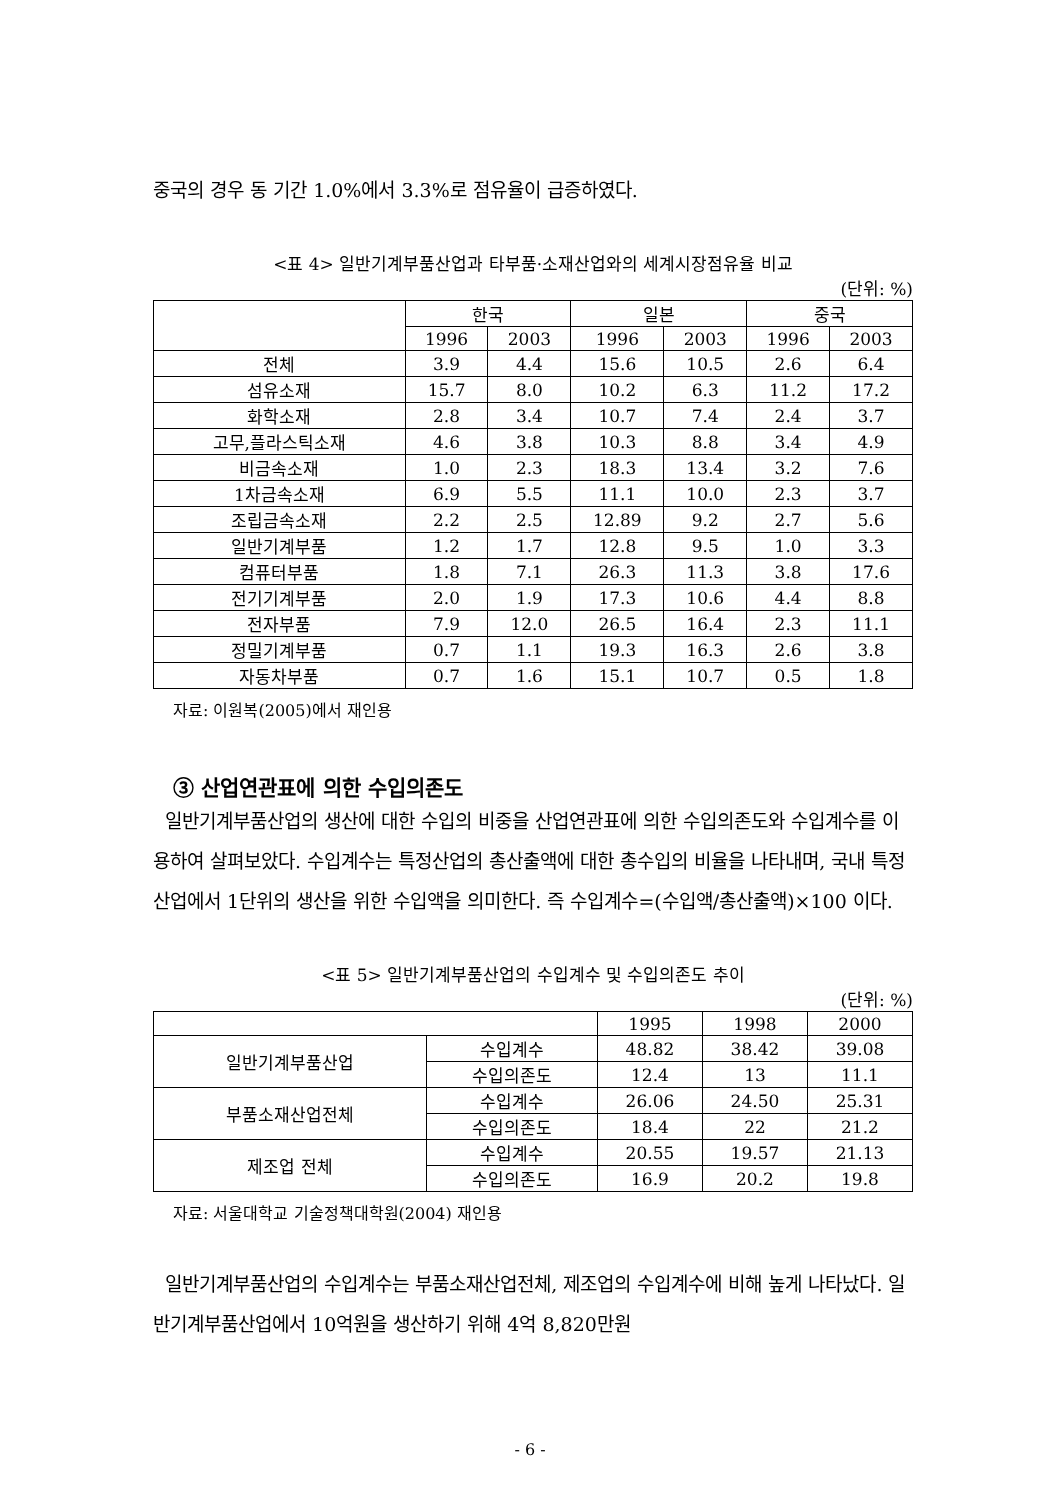중국의 경우 동 기간 1.0%에서 3.3%로 점유율이 급증하였다.
<표 4> 일반기계부품산업과 타부품·소재산업와의 세계시장점유율 비교
(단위: %)
| | 한국 | | 일본 | | 중국 | |
| --- | --- | --- | --- | --- | --- | --- |
| | 1996 | 2003 | 1996 | 2003 | 1996 | 2003 |
| 전체 | 3.9 | 4.4 | 15.6 | 10.5 | 2.6 | 6.4 |
| 섬유소재 | 15.7 | 8.0 | 10.2 | 6.3 | 11.2 | 17.2 |
| 화학소재 | 2.8 | 3.4 | 10.7 | 7.4 | 2.4 | 3.7 |
| 고무,플라스틱소재 | 4.6 | 3.8 | 10.3 | 8.8 | 3.4 | 4.9 |
| 비금속소재 | 1.0 | 2.3 | 18.3 | 13.4 | 3.2 | 7.6 |
| 1차금속소재 | 6.9 | 5.5 | 11.1 | 10.0 | 2.3 | 3.7 |
| 조립금속소재 | 2.2 | 2.5 | 12.89 | 9.2 | 2.7 | 5.6 |
| 일반기계부품 | 1.2 | 1.7 | 12.8 | 9.5 | 1.0 | 3.3 |
| 컴퓨터부품 | 1.8 | 7.1 | 26.3 | 11.3 | 3.8 | 17.6 |
| 전기기계부품 | 2.0 | 1.9 | 17.3 | 10.6 | 4.4 | 8.8 |
| 전자부품 | 7.9 | 12.0 | 26.5 | 16.4 | 2.3 | 11.1 |
| 정밀기계부품 | 0.7 | 1.1 | 19.3 | 16.3 | 2.6 | 3.8 |
| 자동차부품 | 0.7 | 1.6 | 15.1 | 10.7 | 0.5 | 1.8 |
자료: 이원복(2005)에서 재인용
③ 산업연관표에 의한 수입의존도
일반기계부품산업의 생산에 대한 수입의 비중을 산업연관표에 의한 수입의존도와 수입계수를 이용하여 살펴보았다. 수입계수는 특정산업의 총산출액에 대한 총수입의 비율을 나타내며, 국내 특정산업에서 1단위의 생산을 위한 수입액을 의미한다. 즉 수입계수=(수입액/총산출액)×100 이다.
<표 5> 일반기계부품산업의 수입계수 및 수입의존도 추이
(단위: %)
| | | 1995 | 1998 | 2000 |
| --- | --- | --- | --- | --- |
| 일반기계부품산업 | 수입계수 | 48.82 | 38.42 | 39.08 |
| | 수입의존도 | 12.4 | 13 | 11.1 |
| 부품소재산업전체 | 수입계수 | 26.06 | 24.50 | 25.31 |
| | 수입의존도 | 18.4 | 22 | 21.2 |
| 제조업 전체 | 수입계수 | 20.55 | 19.57 | 21.13 |
| | 수입의존도 | 16.9 | 20.2 | 19.8 |
자료: 서울대학교 기술정책대학원(2004) 재인용
일반기계부품산업의 수입계수는 부품소재산업전체, 제조업의 수입계수에 비해 높게 나타났다. 일반기계부품산업에서 10억원을 생산하기 위해 4억 8,820만원
- 6 -